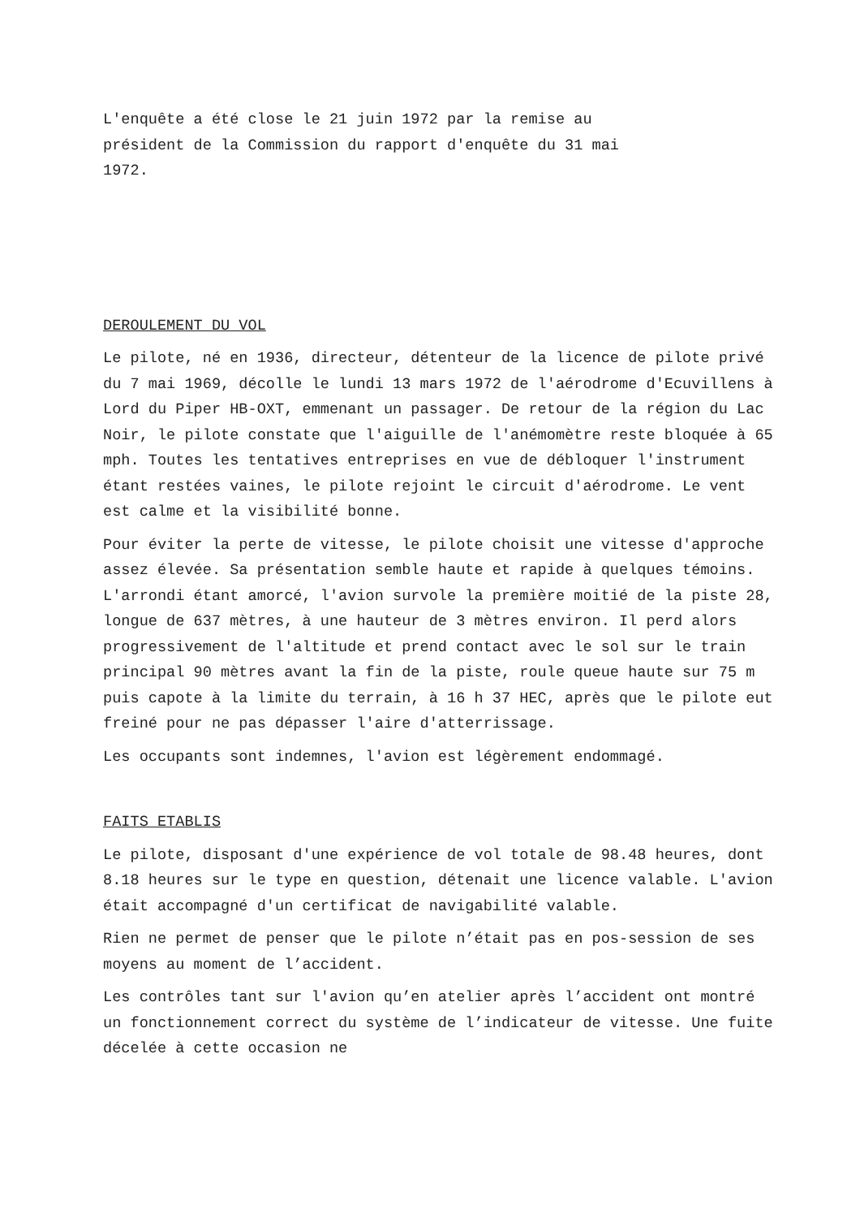L'enquête a été close le 21 juin 1972 par la remise au
président de la Commission du rapport d'enquête du 31 mai
1972.
DEROULEMENT DU VOL
Le pilote, né en 1936, directeur, détenteur de la licence de pilote privé du 7 mai 1969, décolle le lundi 13 mars 1972 de l'aérodrome d'Ecuvillens à Lord du Piper HB-OXT, emmenant un passager. De retour de la région du Lac Noir, le pilote constate que l'aiguille de l'anémomètre reste bloquée à 65 mph. Toutes les tentatives entreprises en vue de débloquer l'instrument étant restées vaines, le pilote rejoint le circuit d'aérodrome. Le vent est calme et la visibilité bonne.
Pour éviter la perte de vitesse, le pilote choisit une vitesse d'approche assez élevée. Sa présentation semble haute et rapide à quelques témoins. L'arrondi étant amorcé, l'avion survole la première moitié de la piste 28, longue de 637 mètres, à une hauteur de 3 mètres environ. Il perd alors progressivement de l'altitude et prend contact avec le sol sur le train principal 90 mètres avant la fin de la piste, roule queue haute sur 75 m puis capote à la limite du terrain, à 16 h 37 HEC, après que le pilote eut freiné pour ne pas dépasser l'aire d'atterrissage.
Les occupants sont indemnes, l'avion est légèrement endommagé.
FAITS ETABLIS
Le pilote, disposant d'une expérience de vol totale de 98.48 heures, dont 8.18 heures sur le type en question, détenait une licence valable. L'avion était accompagné d'un certificat de navigabilité valable.
Rien ne permet de penser que le pilote n’était pas en pos-session de ses moyens au moment de l’accident.
Les contrôles tant sur l'avion qu’en atelier après l’accident ont montré un fonctionnement correct du système de l’indicateur de vitesse. Une fuite décelée à cette occasion ne